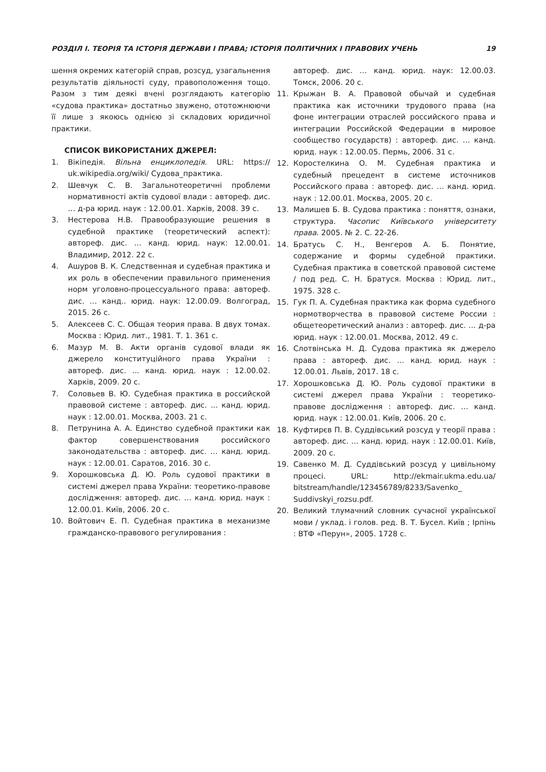РОЗДІЛ І. ТЕОРІЯ ТА ІСТОРІЯ ДЕРЖАВИ І ПРАВА; ІСТОРІЯ ПОЛІТИЧНИХ І ПРАВОВИХ УЧЕНЬ 19
шення окремих категорій справ, розсуд, узагальнення результатів діяльності суду, правоположення тощо. Разом з тим деякі вчені розглядають категорію «судова практика» достатньо звужено, ототожнюючи її лише з якоюсь однією зі складових юридичної практики.
СПИСОК ВИКОРИСТАНИХ ДЖЕРЕЛ:
1. Вікіпедія. Вільна енциклопедія. URL: https:// uk.wikipedia.org/wiki/ Судова_практика.
2. Шевчук С. В. Загальнотеоретичні проблеми нормативності актів судової влади : автореф. дис. … д-ра юрид. наук : 12.00.01. Харків, 2008. 39 с.
3. Нестерова Н.В. Правообразующие решения в судебной практике (теоретический аспект): автореф. дис. … канд. юрид. наук: 12.00.01. Владимир, 2012. 22 с.
4. Ашуров В. К. Следственная и судебная практика и их роль в обеспечении правильного применения норм уголовно-процессуального права: автореф. дис. … канд.. юрид. наук: 12.00.09. Волгоград, 2015. 26 с.
5. Алексеев С. С. Общая теория права. В двух томах. Москва : Юрид. лит., 1981. Т. 1. 361 с.
6. Мазур М. В. Акти органів судової влади як джерело конституційного права України : автореф. дис. ... канд. юрид. наук : 12.00.02. Харків, 2009. 20 с.
7. Соловьев В. Ю. Судебная практика в российской правовой системе : автореф. дис. ... канд. юрид. наук : 12.00.01. Москва, 2003. 21 с.
8. Петрунина А. А. Единство судебной практики как фактор совершенствования российского законодательства : автореф. дис. … канд. юрид. наук : 12.00.01. Саратов, 2016. 30 с.
9. Хорошковська Д. Ю. Роль судової практики в системі джерел права України: теоретико-правове дослідження: автореф. дис. … канд. юрид. наук : 12.00.01. Київ, 2006. 20 с.
10. Войтович Е. П. Судебная практика в механизме гражданско-правового регулирования :
автореф. дис. … канд. юрид. наук: 12.00.03. Томск, 2006. 20 с.
11. Крыжан В. А. Правовой обычай и судебная практика как источники трудового права (на фоне интеграции отраслей российского права и интеграции Российской Федерации в мировое сообщество государств) : автореф. дис. … канд. юрид. наук : 12.00.05. Пермь, 2006. 31 с.
12. Коростелкина О. М. Судебная практика и судебный прецедент в системе источников Российского права : автореф. дис. … канд. юрид. наук : 12.00.01. Москва, 2005. 20 с.
13. Малишев Б. В. Судова практика : поняття, ознаки, структура. Часопис Київського університету права. 2005. № 2. С. 22-26.
14. Братусь С. Н., Венгеров А. Б. Понятие, содержание и формы судебной практики. Судебная практика в советской правовой системе / под ред. С. Н. Братуся. Москва : Юрид. лит., 1975. 328 с.
15. Гук П. А. Судебная практика как форма судебного нормотворчества в правовой системе России : общетеоретический анализ : автореф. дис. … д-ра юрид. наук : 12.00.01. Москва, 2012. 49 с.
16. Слотвінська Н. Д. Судова практика як джерело права : автореф. дис. ... канд. юрид. наук : 12.00.01. Львів, 2017. 18 с.
17. Хорошковська Д. Ю. Роль судової практики в системі джерел права України : теоретико-правове дослідження : автореф. дис. … канд. юрид. наук : 12.00.01. Київ, 2006. 20 с.
18. Куфтирєв П. В. Суддівський розсуд у теорії права : автореф. дис. ... канд. юрид. наук : 12.00.01. Київ, 2009. 20 с.
19. Савенко М. Д. Суддівський розсуд у цивільному процесі. URL: http://ekmair.ukma.edu.ua/ bitstream/handle/123456789/8233/Savenko_ Suddivskyi_rozsu.pdf.
20. Великий тлумачний словник сучасної української мови / уклад. і голов. ред. В. Т. Бусел. Київ ; Ірпінь : ВТФ «Перун», 2005. 1728 с.